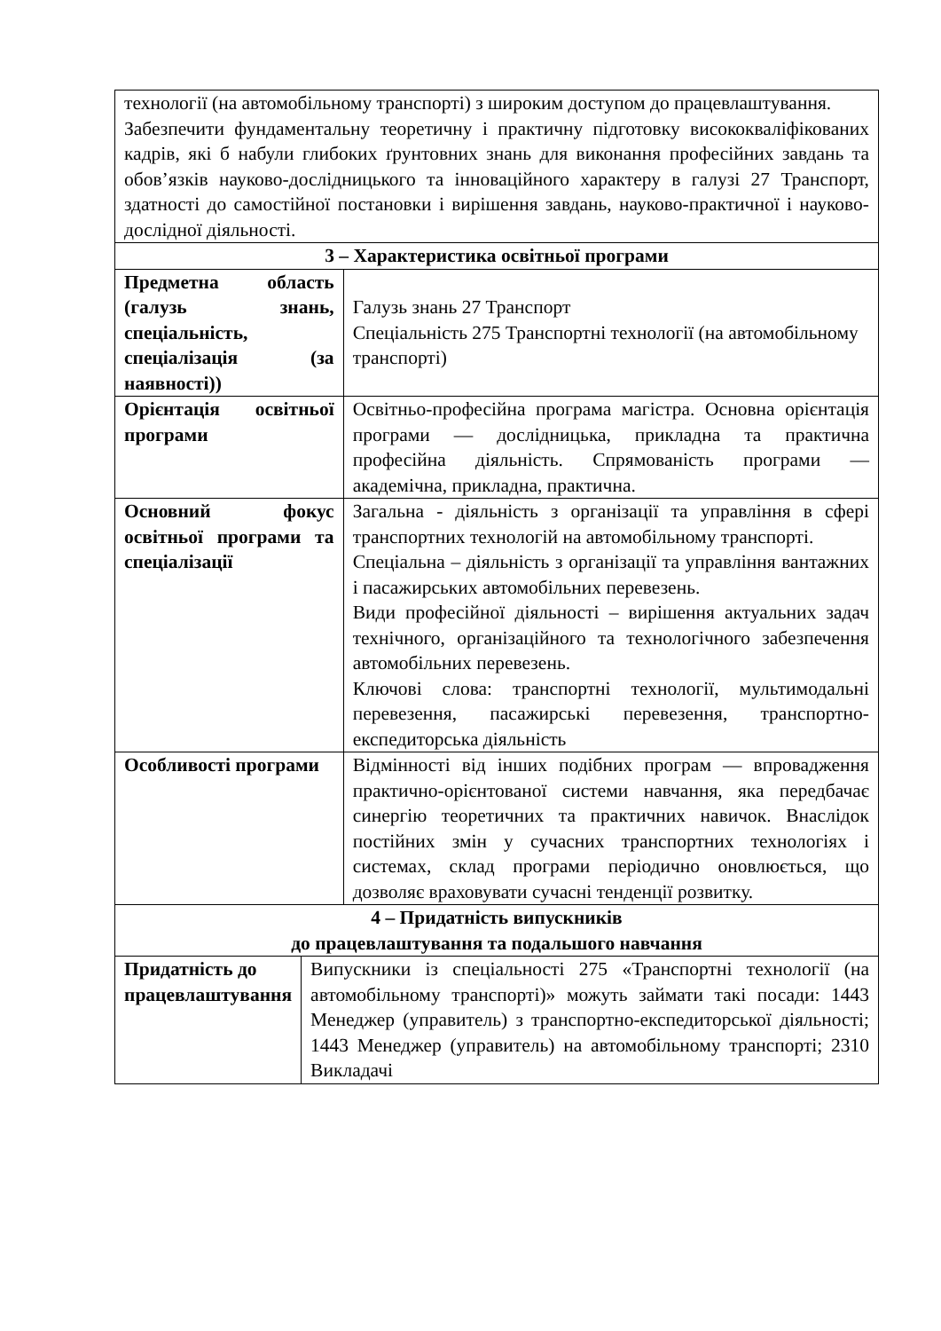| технології (на автомобільному транспорті) з широким доступом до працевлаштування. Забезпечити фундаментальну теоретичну і практичну підготовку висококваліфікованих кадрів, які б набули глибоких ґрунтовних знань для виконання професійних завдань та обов’язків науково-дослідницького та інноваційного характеру в галузі 27 Транспорт, здатності до самостійної постановки і вирішення завдань, науково-практичної і науково-дослідної діяльності. | | |
| 3 – Характеристика освітньої програми | | |
| Предметна область (галузь знань, спеціальність, спеціалізація (за наявності)) | | Галузь знань 27 Транспорт Спеціальність 275 Транспортні технології (на автомобільному транспорті) |
| Орієнтація освітньої програми | | Освітньо-професійна програма магістра. Основна орієнтація програми — дослідницька, прикладна та практична професійна діяльність. Спрямованість програми — академічна, прикладна, практична. |
| Основний фокус освітньої програми та спеціалізації | | Загальна - діяльність з організації та управління в сфері транспортних технологій на автомобільному транспорті. Спеціальна – діяльність з організації та управління вантажних і пасажирських автомобільних перевезень. Види професійної діяльності – вирішення актуальних задач технічного, організаційного та технологічного забезпечення автомобільних перевезень. Ключові слова: транспортні технології, мультимодальні перевезення, пасажирські перевезення, транспортно-експедиторська діяльність |
| Особливості програми | | Відмінності від інших подібних програм — впровадження практично-орієнтованої системи навчання, яка передбачає синергію теоретичних та практичних навичок. Внаслідок постійних змін у сучасних транспортних технологіях і системах, склад програми періодично оновлюється, що дозволяє враховувати сучасні тенденції розвитку. |
| 4 – Придатність випускників до працевлаштування та подальшого навчання | | |
| Придатність до працевлаштування | Випускники із спеціальності 275 «Транспортні технології (на автомобільному транспорті)» можуть займати такі посади: 1443 Менеджер (управитель) з транспортно-експедиторської діяльності; 1443 Менеджер (управитель) на автомобільному транспорті; 2310 Викладачі | |